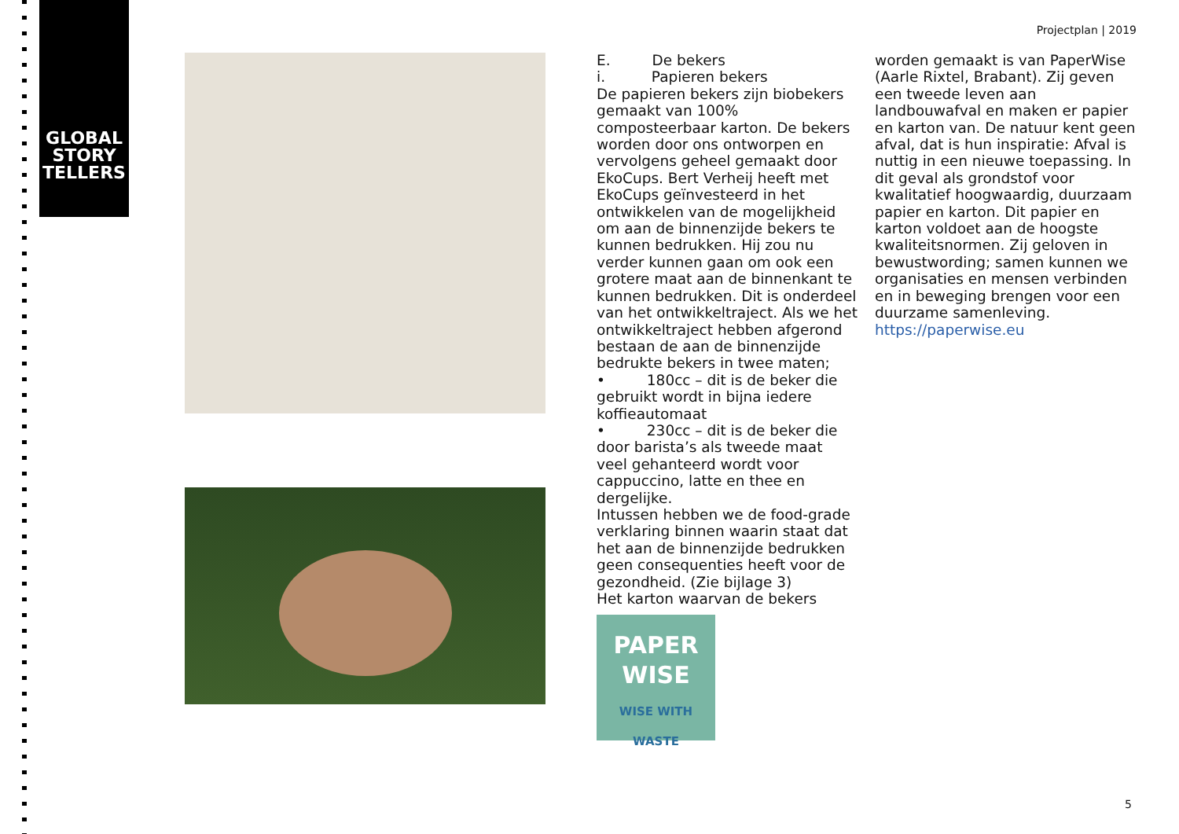GLOBAL
STORY
TELLERS
Projectplan | 2019
E. De bekers
i. Papieren bekers
De papieren bekers zijn biobekers gemaakt van 100% composteerbaar karton. De bekers worden door ons ontworpen en vervolgens geheel gemaakt door EkoCups. Bert Verheij heeft met EkoCups geïnvesteerd in het ontwikkelen van de mogelijkheid om aan de binnenzijde bekers te kunnen bedrukken. Hij zou nu verder kunnen gaan om ook een grotere maat aan de binnenkant te kunnen bedrukken. Dit is onderdeel van het ontwikkeltraject. Als we het ontwikkeltraject hebben afgerond bestaan de aan de binnenzijde bedrukte bekers in twee maten;
• 180cc – dit is de beker die gebruikt wordt in bijna iedere koffieautomaat
• 230cc – dit is de beker die door barista’s als tweede maat veel gehanteerd wordt voor cappuccino, latte en thee en dergelijke.
Intussen hebben we de food-grade verklaring binnen waarin staat dat het aan de binnenzijde bedrukken geen consequenties heeft voor de gezondheid. (Zie bijlage 3)
Het karton waarvan de bekers
PAPER
WISE
WISE WITH WASTE
worden gemaakt is van PaperWise (Aarle Rixtel, Brabant). Zij geven een tweede leven aan landbouwafval en maken er papier en karton van. De natuur kent geen afval, dat is hun inspiratie: Afval is nuttig in een nieuwe toepassing. In dit geval als grondstof voor kwalitatief hoogwaardig, duurzaam papier en karton. Dit papier en karton voldoet aan de hoogste kwaliteitsnormen. Zij geloven in bewustwording; samen kunnen we organisaties en mensen verbinden en in beweging brengen voor een duurzame samenleving. https://paperwise.eu
5